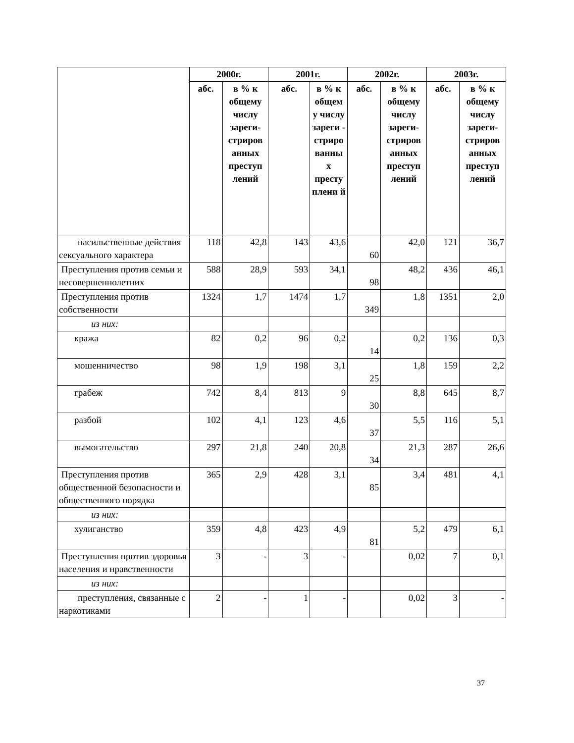| | 2000г. | | 2001г. | | 2002г. | | 2003г. | |
| --- | --- | --- | --- | --- | --- | --- | --- | --- |
| | абс. | в % к общему числу зареги-стриров анных преступ лений | абс. | в % к общем у числу зареги - стриро ванны х престу плени й | абс. | в % к общему числу зареги-стриров анных преступ лений | абс. | в % к общему числу зареги-стриров анных преступ лений |
| насильственные действия сексуального характера | 118 | 42,8 | 143 | 43,6 | 60 | 42,0 | 121 | 36,7 |
| Преступления против семьи и несовершеннолетних | 588 | 28,9 | 593 | 34,1 | 98 | 48,2 | 436 | 46,1 |
| Преступления против собственности | 1324 | 1,7 | 1474 | 1,7 | 349 | 1,8 | 1351 | 2,0 |
| из них: | | | | | | | | |
| кража | 82 | 0,2 | 96 | 0,2 | 14 | 0,2 | 136 | 0,3 |
| мошенничество | 98 | 1,9 | 198 | 3,1 | 25 | 1,8 | 159 | 2,2 |
| грабеж | 742 | 8,4 | 813 | 9 | 30 | 8,8 | 645 | 8,7 |
| разбой | 102 | 4,1 | 123 | 4,6 | 37 | 5,5 | 116 | 5,1 |
| вымогательство | 297 | 21,8 | 240 | 20,8 | 34 | 21,3 | 287 | 26,6 |
| Преступления против общественной безопасности и общественного порядка | 365 | 2,9 | 428 | 3,1 | 85 | 3,4 | 481 | 4,1 |
| из них: | | | | | | | | |
| хулиганство | 359 | 4,8 | 423 | 4,9 | 81 | 5,2 | 479 | 6,1 |
| Преступления против здоровья населения и нравственности | 3 | - | 3 | - | | 0,02 | 7 | 0,1 |
| из них: | | | | | | | | |
| преступления, связанные с наркотиками | 2 | - | 1 | - | | 0,02 | 3 | - |
37